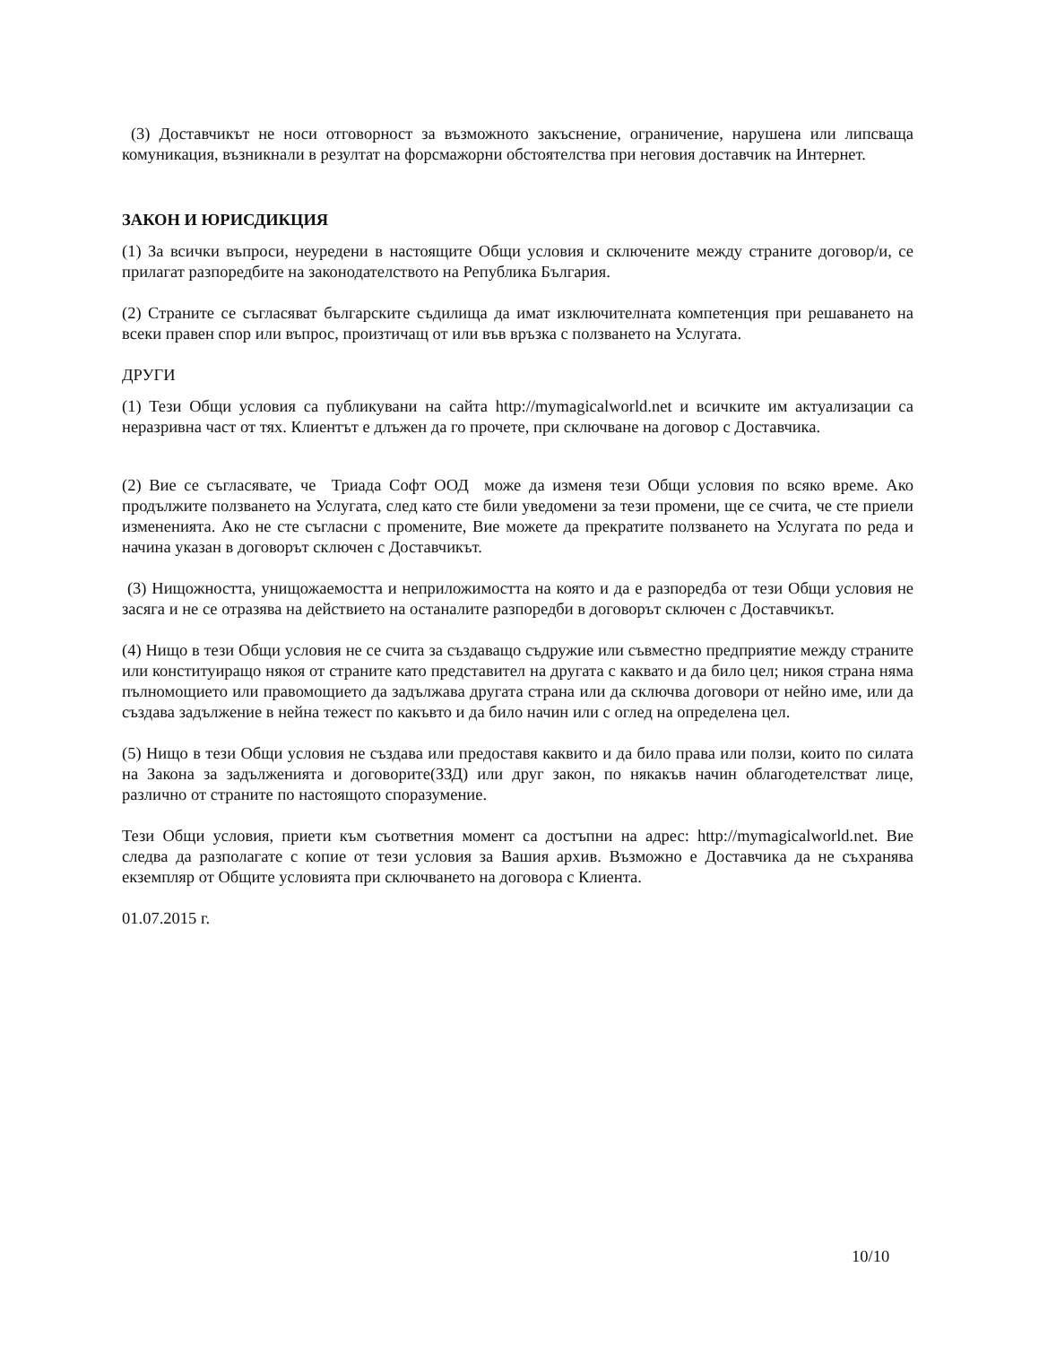(3) Доставчикът не носи отговорност за възможното закъснение, ограничение, нарушена или липсваща комуникация, възникнали в резултат на форсмажорни обстоятелства при неговия доставчик на Интернет.
ЗАКОН И ЮРИСДИКЦИЯ
(1) За всички въпроси, неуредени в настоящите Общи условия и сключените между страните договор/и, се прилагат разпоредбите на законодателството на Република България.
(2) Страните се съгласяват българските съдилища да имат изключителната компетенция при решаването на всеки правен спор или въпрос, произтичащ от или във връзка с ползването на Услугата.
ДРУГИ
(1) Тези Общи условия са публикувани на сайта http://mymagicalworld.net и всичките им актуализации са неразривна част от тях. Клиентът е длъжен да го прочете, при сключване на договор с Доставчика.
(2) Вие се съгласявате, че Триада Софт ООД може да изменя тези Общи условия по всяко време. Ако продължите ползването на Услугата, след като сте били уведомени за тези промени, ще се счита, че сте приели измененията. Ако не сте съгласни с промените, Вие можете да прекратите ползването на Услугата по реда и начина указан в договорът сключен с Доставчикът.
(3) Нищожността, унищожаемостта и неприложимостта на която и да е разпоредба от тези Общи условия не засяга и не се отразява на действието на останалите разпоредби в договорът сключен с Доставчикът.
(4) Нищо в тези Общи условия не се счита за създаващо съдружие или съвместно предприятие между страните или конституиращо някоя от страните като представител на другата с каквато и да било цел; никоя страна няма пълномощието или правомощието да задължава другата страна или да сключва договори от нейно име, или да създава задължение в нейна тежест по какъвто и да било начин или с оглед на определена цел.
(5) Нищо в тези Общи условия не създава или предоставя каквито и да било права или ползи, които по силата на Закона за задълженията и договорите(ЗЗД) или друг закон, по някакъв начин облагодетелстват лице, различно от страните по настоящото споразумение.
Тези Общи условия, приети към съответния момент са достъпни на адрес: http://mymagicalworld.net. Вие следва да разполагате с копие от тези условия за Вашия архив. Възможно е Доставчика да не съхранява екземпляр от Общите условията при сключването на договора с Клиента.
01.07.2015 г.
10/10